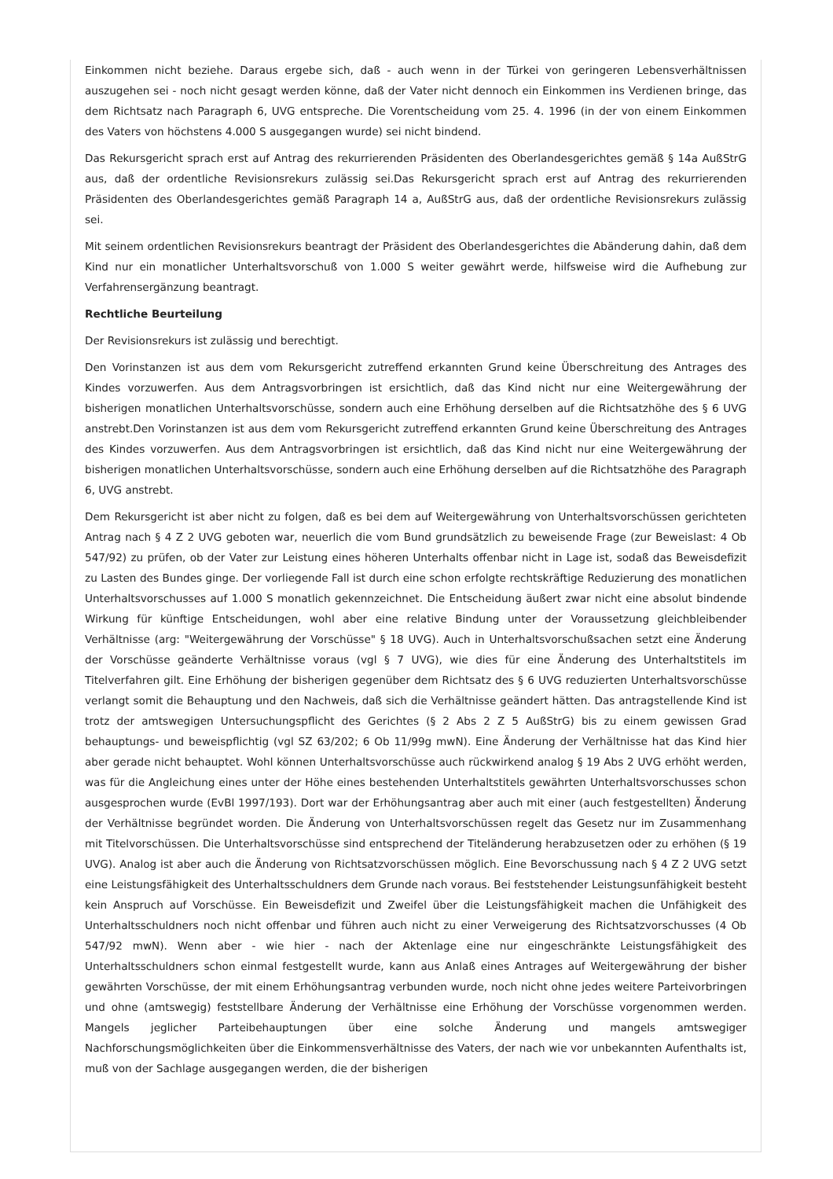Einkommen nicht beziehe. Daraus ergebe sich, daß - auch wenn in der Türkei von geringeren Lebensverhältnissen auszugehen sei - noch nicht gesagt werden könne, daß der Vater nicht dennoch ein Einkommen ins Verdienen bringe, das dem Richtsatz nach Paragraph 6, UVG entspreche. Die Vorentscheidung vom 25. 4. 1996 (in der von einem Einkommen des Vaters von höchstens 4.000 S ausgegangen wurde) sei nicht bindend.
Das Rekursgericht sprach erst auf Antrag des rekurrierenden Präsidenten des Oberlandesgerichtes gemäß § 14a AußStrG aus, daß der ordentliche Revisionsrekurs zulässig sei.Das Rekursgericht sprach erst auf Antrag des rekurrierenden Präsidenten des Oberlandesgerichtes gemäß Paragraph 14 a, AußStrG aus, daß der ordentliche Revisionsrekurs zulässig sei.
Mit seinem ordentlichen Revisionsrekurs beantragt der Präsident des Oberlandesgerichtes die Abänderung dahin, daß dem Kind nur ein monatlicher Unterhaltsvorschuß von 1.000 S weiter gewährt werde, hilfsweise wird die Aufhebung zur Verfahrensergänzung beantragt.
Rechtliche Beurteilung
Der Revisionsrekurs ist zulässig und berechtigt.
Den Vorinstanzen ist aus dem vom Rekursgericht zutreffend erkannten Grund keine Überschreitung des Antrages des Kindes vorzuwerfen. Aus dem Antragsvorbringen ist ersichtlich, daß das Kind nicht nur eine Weitergewährung der bisherigen monatlichen Unterhaltsvorschüsse, sondern auch eine Erhöhung derselben auf die Richtsatzhöhe des § 6 UVG anstrebt.Den Vorinstanzen ist aus dem vom Rekursgericht zutreffend erkannten Grund keine Überschreitung des Antrages des Kindes vorzuwerfen. Aus dem Antragsvorbringen ist ersichtlich, daß das Kind nicht nur eine Weitergewährung der bisherigen monatlichen Unterhaltsvorschüsse, sondern auch eine Erhöhung derselben auf die Richtsatzhöhe des Paragraph 6, UVG anstrebt.
Dem Rekursgericht ist aber nicht zu folgen, daß es bei dem auf Weitergewährung von Unterhaltsvorschüssen gerichteten Antrag nach § 4 Z 2 UVG geboten war, neuerlich die vom Bund grundsätzlich zu beweisende Frage (zur Beweislast: 4 Ob 547/92) zu prüfen, ob der Vater zur Leistung eines höheren Unterhalts offenbar nicht in Lage ist, sodaß das Beweisdefizit zu Lasten des Bundes ginge. Der vorliegende Fall ist durch eine schon erfolgte rechtskräftige Reduzierung des monatlichen Unterhaltsvorschusses auf 1.000 S monatlich gekennzeichnet. Die Entscheidung äußert zwar nicht eine absolut bindende Wirkung für künftige Entscheidungen, wohl aber eine relative Bindung unter der Voraussetzung gleichbleibender Verhältnisse (arg: "Weitergewährung der Vorschüsse" § 18 UVG). Auch in Unterhaltsvorschußsachen setzt eine Änderung der Vorschüsse geänderte Verhältnisse voraus (vgl § 7 UVG), wie dies für eine Änderung des Unterhaltstitels im Titelverfahren gilt. Eine Erhöhung der bisherigen gegenüber dem Richtsatz des § 6 UVG reduzierten Unterhaltsvorschüsse verlangt somit die Behauptung und den Nachweis, daß sich die Verhältnisse geändert hätten. Das antragstellende Kind ist trotz der amtswegigen Untersuchungspflicht des Gerichtes (§ 2 Abs 2 Z 5 AußStrG) bis zu einem gewissen Grad behauptungs- und beweispflichtig (vgl SZ 63/202; 6 Ob 11/99g mwN). Eine Änderung der Verhältnisse hat das Kind hier aber gerade nicht behauptet. Wohl können Unterhaltsvorschüsse auch rückwirkend analog § 19 Abs 2 UVG erhöht werden, was für die Angleichung eines unter der Höhe eines bestehenden Unterhaltstitels gewährten Unterhaltsvorschusses schon ausgesprochen wurde (EvBl 1997/193). Dort war der Erhöhungsantrag aber auch mit einer (auch festgestellten) Änderung der Verhältnisse begründet worden. Die Änderung von Unterhaltsvorschüssen regelt das Gesetz nur im Zusammenhang mit Titelvorschüssen. Die Unterhaltsvorschüsse sind entsprechend der Titeländerung herabzusetzen oder zu erhöhen (§ 19 UVG). Analog ist aber auch die Änderung von Richtsatzvorschüssen möglich. Eine Bevorschussung nach § 4 Z 2 UVG setzt eine Leistungsfähigkeit des Unterhaltsschuldners dem Grunde nach voraus. Bei feststehender Leistungsunfähigkeit besteht kein Anspruch auf Vorschüsse. Ein Beweisdefizit und Zweifel über die Leistungsfähigkeit machen die Unfähigkeit des Unterhaltsschuldners noch nicht offenbar und führen auch nicht zu einer Verweigerung des Richtsatzvorschusses (4 Ob 547/92 mwN). Wenn aber - wie hier - nach der Aktenlage eine nur eingeschränkte Leistungsfähigkeit des Unterhaltsschuldners schon einmal festgestellt wurde, kann aus Anlaß eines Antrages auf Weitergewährung der bisher gewährten Vorschüsse, der mit einem Erhöhungsantrag verbunden wurde, noch nicht ohne jedes weitere Parteivorbringen und ohne (amtswegig) feststellbare Änderung der Verhältnisse eine Erhöhung der Vorschüsse vorgenommen werden. Mangels jeglicher Parteibehauptungen über eine solche Änderung und mangels amtswegiger Nachforschungsmöglichkeiten über die Einkommensverhältnisse des Vaters, der nach wie vor unbekannten Aufenthalts ist, muß von der Sachlage ausgegangen werden, die der bisherigen